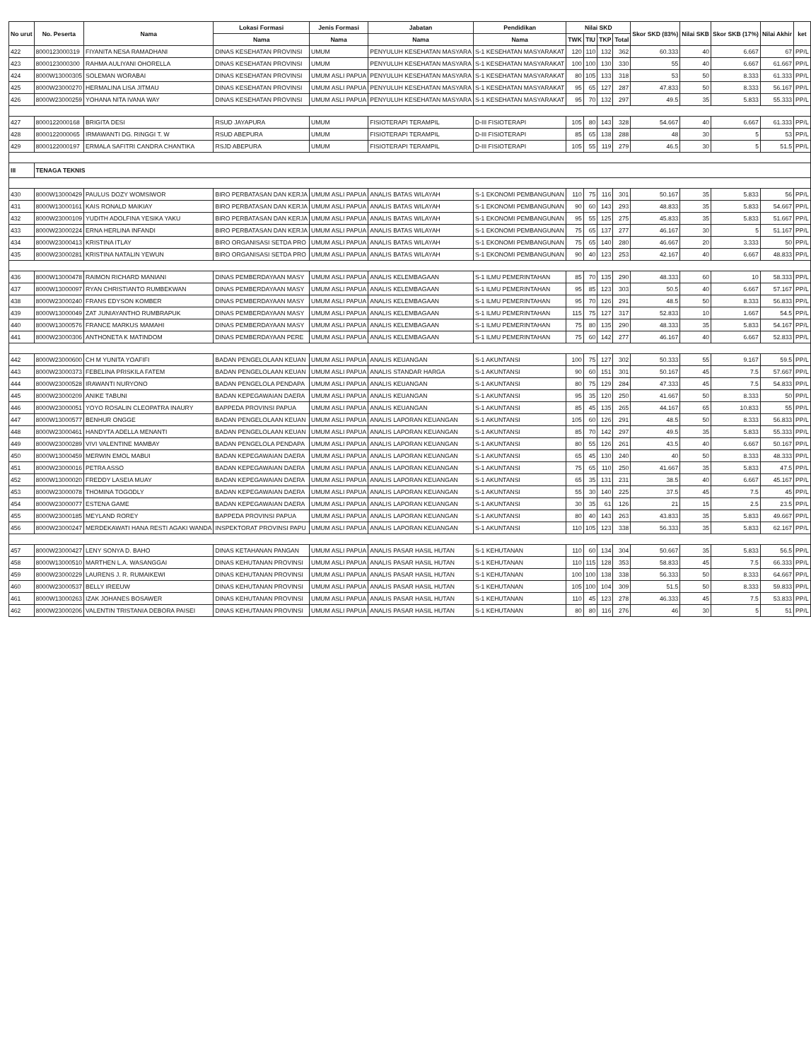| No urut | No. Peserta | Nama | Lokasi Formasi | Jenis Formasi | Jabatan | Pendidikan | Nilai SKD | | | | Skor SKD (83%) | Nilai SKB | Skor SKB (17%) | Nilai Akhir | ket |
| --- | --- | --- | --- | --- | --- | --- | --- | --- | --- | --- | --- | --- | --- | --- | --- |
| | | | Nama | Nama | Nama | Nama | TWK | TIU | TKP | Total | | | | | |
| 422 | 8000123000319 | FIYANITA NESA RAMADHANI | DINAS KESEHATAN PROVINSI | UMUM | PENYULUH KESEHATAN MASYARA | S-1 KESEHATAN MASYARAKAT | 120 | 110 | 132 | 362 | 60.333 | 40 | 6.667 | 67 | PP/L |
| 423 | 8000123000300 | RAHMA AULIYANI OHORELLA | DINAS KESEHATAN PROVINSI | UMUM | PENYULUH KESEHATAN MASYARA | S-1 KESEHATAN MASYARAKAT | 100 | 100 | 130 | 330 | 55 | 40 | 6.667 | 61.667 | PP/L |
| 424 | 8000W13000305 | SOLEMAN WORABAI | DINAS KESEHATAN PROVINSI | UMUM ASLI PAPUA | PENYULUH KESEHATAN MASYARA | S-1 KESEHATAN MASYARAKAT | 80 | 105 | 133 | 318 | 53 | 50 | 8.333 | 61.333 | PP/L |
| 425 | 8000W23000270 | HERMALINA LISA JITMAU | DINAS KESEHATAN PROVINSI | UMUM ASLI PAPUA | PENYULUH KESEHATAN MASYARA | S-1 KESEHATAN MASYARAKAT | 95 | 65 | 127 | 287 | 47.833 | 50 | 8.333 | 56.167 | PP/L |
| 426 | 8000W23000259 | YOHANA NITA IVANA WAY | DINAS KESEHATAN PROVINSI | UMUM ASLI PAPUA | PENYULUH KESEHATAN MASYARA | S-1 KESEHATAN MASYARAKAT | 95 | 70 | 132 | 297 | 49.5 | 35 | 5.833 | 55.333 | PP/L |
| 427 | 8000122000168 | BRIGITA DESI | RSUD JAYAPURA | UMUM | FISIOTERAPI TERAMPIL | D-III FISIOTERAPI | 105 | 80 | 143 | 328 | 54.667 | 40 | 6.667 | 61.333 | PP/L |
| 428 | 8000122000065 | IRMAWANTI DG. RINGGI T. W | RSUD ABEPURA | UMUM | FISIOTERAPI TERAMPIL | D-III FISIOTERAPI | 85 | 65 | 138 | 288 | 48 | 30 | 5 | 53 | PP/L |
| 429 | 8000122000197 | ERMALA SAFITRI CANDRA CHANTIKA | RSJD ABEPURA | UMUM | FISIOTERAPI TERAMPIL | D-III FISIOTERAPI | 105 | 55 | 119 | 279 | 46.5 | 30 | 5 | 51.5 | PP/L |
| III | TENAGA TEKNIS | | | | | | | | | | | | | | |
| 430 | 8000W13000429 | PAULUS DOZY WOMSIWOR | BIRO PERBATASAN DAN KERJA | UMUM ASLI PAPUA | ANALIS BATAS WILAYAH | S-1 EKONOMI PEMBANGUNAN | 110 | 75 | 116 | 301 | 50.167 | 35 | 5.833 | 56 | PP/L |
| 431 | 8000W13000161 | KAIS RONALD MAIKIAY | BIRO PERBATASAN DAN KERJA | UMUM ASLI PAPUA | ANALIS BATAS WILAYAH | S-1 EKONOMI PEMBANGUNAN | 90 | 60 | 143 | 293 | 48.833 | 35 | 5.833 | 54.667 | PP/L |
| 432 | 8000W23000109 | YUDITH ADOLFINA YESIKA YAKU | BIRO PERBATASAN DAN KERJA | UMUM ASLI PAPUA | ANALIS BATAS WILAYAH | S-1 EKONOMI PEMBANGUNAN | 95 | 55 | 125 | 275 | 45.833 | 35 | 5.833 | 51.667 | PP/L |
| 433 | 8000W23000224 | ERNA HERLINA INFANDI | BIRO PERBATASAN DAN KERJA | UMUM ASLI PAPUA | ANALIS BATAS WILAYAH | S-1 EKONOMI PEMBANGUNAN | 75 | 65 | 137 | 277 | 46.167 | 30 | 5 | 51.167 | PP/L |
| 434 | 8000W23000413 | KRISTINA ITLAY | BIRO ORGANISASI SETDA PRO | UMUM ASLI PAPUA | ANALIS BATAS WILAYAH | S-1 EKONOMI PEMBANGUNAN | 75 | 65 | 140 | 280 | 46.667 | 20 | 3.333 | 50 | PP/L |
| 435 | 8000W23000281 | KRISTINA NATALIN YEWUN | BIRO ORGANISASI SETDA PRO | UMUM ASLI PAPUA | ANALIS BATAS WILAYAH | S-1 EKONOMI PEMBANGUNAN | 90 | 40 | 123 | 253 | 42.167 | 40 | 6.667 | 48.833 | PP/L |
| 436 | 8000W13000478 | RAIMON RICHARD MANIANI | DINAS PEMBERDAYAAN MASY | UMUM ASLI PAPUA | ANALIS KELEMBAGAAN | S-1 ILMU PEMERINTAHAN | 85 | 70 | 135 | 290 | 48.333 | 60 | 10 | 58.333 | PP/L |
| 437 | 8000W13000097 | RYAN CHRISTIANTO RUMBEKWAN | DINAS PEMBERDAYAAN MASY | UMUM ASLI PAPUA | ANALIS KELEMBAGAAN | S-1 ILMU PEMERINTAHAN | 95 | 85 | 123 | 303 | 50.5 | 40 | 6.667 | 57.167 | PP/L |
| 438 | 8000W23000240 | FRANS EDYSON KOMBER | DINAS PEMBERDAYAAN MASY | UMUM ASLI PAPUA | ANALIS KELEMBAGAAN | S-1 ILMU PEMERINTAHAN | 95 | 70 | 126 | 291 | 48.5 | 50 | 8.333 | 56.833 | PP/L |
| 439 | 8000W13000049 | ZAT JUNIAYANTHO RUMBRAPUK | DINAS PEMBERDAYAAN MASY | UMUM ASLI PAPUA | ANALIS KELEMBAGAAN | S-1 ILMU PEMERINTAHAN | 115 | 75 | 127 | 317 | 52.833 | 10 | 1.667 | 54.5 | PP/L |
| 440 | 8000W13000576 | FRANCE MARKUS MAMAHI | DINAS PEMBERDAYAAN MASY | UMUM ASLI PAPUA | ANALIS KELEMBAGAAN | S-1 ILMU PEMERINTAHAN | 75 | 80 | 135 | 290 | 48.333 | 35 | 5.833 | 54.167 | PP/L |
| 441 | 8000W23000306 | ANTHONETA K MATINDOM | DINAS PEMBERDAYAAN PERE | UMUM ASLI PAPUA | ANALIS KELEMBAGAAN | S-1 ILMU PEMERINTAHAN | 75 | 60 | 142 | 277 | 46.167 | 40 | 6.667 | 52.833 | PP/L |
| 442 | 8000W23000600 | CH M YUNITA YOAFIFI | BADAN PENGELOLAAN KEUAN | UMUM ASLI PAPUA | ANALIS KEUANGAN | S-1 AKUNTANSI | 100 | 75 | 127 | 302 | 50.333 | 55 | 9.167 | 59.5 | PP/L |
| 443 | 8000W23000373 | FEBELINA PRISKILA FATEM | BADAN PENGELOLAAN KEUAN | UMUM ASLI PAPUA | ANALIS STANDAR HARGA | S-1 AKUNTANSI | 90 | 60 | 151 | 301 | 50.167 | 45 | 7.5 | 57.667 | PP/L |
| 444 | 8000W23000528 | IRAWANTI NURYONO | BADAN PENGELOLA PENDAPA | UMUM ASLI PAPUA | ANALIS KEUANGAN | S-1 AKUNTANSI | 80 | 75 | 129 | 284 | 47.333 | 45 | 7.5 | 54.833 | PP/L |
| 445 | 8000W23000209 | ANIKE TABUNI | BADAN KEPEGAWAIAN DAERA | UMUM ASLI PAPUA | ANALIS KEUANGAN | S-1 AKUNTANSI | 95 | 35 | 120 | 250 | 41.667 | 50 | 8.333 | 50 | PP/L |
| 446 | 8000W23000051 | YOYO ROSALIN CLEOPATRA INAURY | BAPPEDA PROVINSI PAPUA | UMUM ASLI PAPUA | ANALIS KEUANGAN | S-1 AKUNTANSI | 85 | 45 | 135 | 265 | 44.167 | 65 | 10.833 | 55 | PP/L |
| 447 | 8000W13000577 | BENHUR ONGGE | BADAN PENGELOLAAN KEUAN | UMUM ASLI PAPUA | ANALIS LAPORAN KEUANGAN | S-1 AKUNTANSI | 105 | 60 | 126 | 291 | 48.5 | 50 | 8.333 | 56.833 | PP/L |
| 448 | 8000W23000461 | HANDYTA ADELLA MENANTI | BADAN PENGELOLAAN KEUAN | UMUM ASLI PAPUA | ANALIS LAPORAN KEUANGAN | S-1 AKUNTANSI | 85 | 70 | 142 | 297 | 49.5 | 35 | 5.833 | 55.333 | PP/L |
| 449 | 8000W23000289 | VIVI VALENTINE MAMBAY | BADAN PENGELOLA PENDAPA | UMUM ASLI PAPUA | ANALIS LAPORAN KEUANGAN | S-1 AKUNTANSI | 80 | 55 | 126 | 261 | 43.5 | 40 | 6.667 | 50.167 | PP/L |
| 450 | 8000W13000459 | MERWIN EMOL MABUI | BADAN KEPEGAWAIAN DAERA | UMUM ASLI PAPUA | ANALIS LAPORAN KEUANGAN | S-1 AKUNTANSI | 65 | 45 | 130 | 240 | 40 | 50 | 8.333 | 48.333 | PP/L |
| 451 | 8000W23000016 | PETRA ASSO | BADAN KEPEGAWAIAN DAERA | UMUM ASLI PAPUA | ANALIS LAPORAN KEUANGAN | S-1 AKUNTANSI | 75 | 65 | 110 | 250 | 41.667 | 35 | 5.833 | 47.5 | PP/L |
| 452 | 8000W13000020 | FREDDY LASEIA MUAY | BADAN KEPEGAWAIAN DAERA | UMUM ASLI PAPUA | ANALIS LAPORAN KEUANGAN | S-1 AKUNTANSI | 65 | 35 | 131 | 231 | 38.5 | 40 | 6.667 | 45.167 | PP/L |
| 453 | 8000W23000078 | THOMINA TOGODLY | BADAN KEPEGAWAIAN DAERA | UMUM ASLI PAPUA | ANALIS LAPORAN KEUANGAN | S-1 AKUNTANSI | 55 | 30 | 140 | 225 | 37.5 | 45 | 7.5 | 45 | PP/L |
| 454 | 8000W23000077 | ESTENA GAME | BADAN KEPEGAWAIAN DAERA | UMUM ASLI PAPUA | ANALIS LAPORAN KEUANGAN | S-1 AKUNTANSI | 30 | 35 | 61 | 126 | 21 | 15 | 2.5 | 23.5 | PP/L |
| 455 | 8000W23000185 | MEYLAND ROREY | BAPPEDA PROVINSI PAPUA | UMUM ASLI PAPUA | ANALIS LAPORAN KEUANGAN | S-1 AKUNTANSI | 80 | 40 | 143 | 263 | 43.833 | 35 | 5.833 | 49.667 | PP/L |
| 456 | 8000W23000247 | MERDEKAWATI HANA RESTI AGAKI WANDA | INSPEKTORAT PROVINSI PAPU | UMUM ASLI PAPUA | ANALIS LAPORAN KEUANGAN | S-1 AKUNTANSI | 110 | 105 | 123 | 338 | 56.333 | 35 | 5.833 | 62.167 | PP/L |
| 457 | 8000W23000427 | LENY SONYA D. BAHO | DINAS KETAHANAN PANGAN | UMUM ASLI PAPUA | ANALIS PASAR HASIL HUTAN | S-1 KEHUTANAN | 110 | 60 | 134 | 304 | 50.667 | 35 | 5.833 | 56.5 | PP/L |
| 458 | 8000W13000510 | MARTHEN L.A. WASANGGAI | DINAS KEHUTANAN PROVINSI | UMUM ASLI PAPUA | ANALIS PASAR HASIL HUTAN | S-1 KEHUTANAN | 110 | 115 | 128 | 353 | 58.833 | 45 | 7.5 | 66.333 | PP/L |
| 459 | 8000W23000229 | LAURENS J. R. RUMAIKEWI | DINAS KEHUTANAN PROVINSI | UMUM ASLI PAPUA | ANALIS PASAR HASIL HUTAN | S-1 KEHUTANAN | 100 | 100 | 138 | 338 | 56.333 | 50 | 8.333 | 64.667 | PP/L |
| 460 | 8000W23000537 | BELLY IREEUW | DINAS KEHUTANAN PROVINSI | UMUM ASLI PAPUA | ANALIS PASAR HASIL HUTAN | S-1 KEHUTANAN | 105 | 100 | 104 | 309 | 51.5 | 50 | 8.333 | 59.833 | PP/L |
| 461 | 8000W13000263 | IZAK JOHANES BOSAWER | DINAS KEHUTANAN PROVINSI | UMUM ASLI PAPUA | ANALIS PASAR HASIL HUTAN | S-1 KEHUTANAN | 110 | 45 | 123 | 278 | 46.333 | 45 | 7.5 | 53.833 | PP/L |
| 462 | 8000W23000206 | VALENTIN TRISTANIA DEBORA PAISEI | DINAS KEHUTANAN PROVINSI | UMUM ASLI PAPUA | ANALIS PASAR HASIL HUTAN | S-1 KEHUTANAN | 80 | 80 | 116 | 276 | 46 | 30 | 5 | 51 | PP/L |